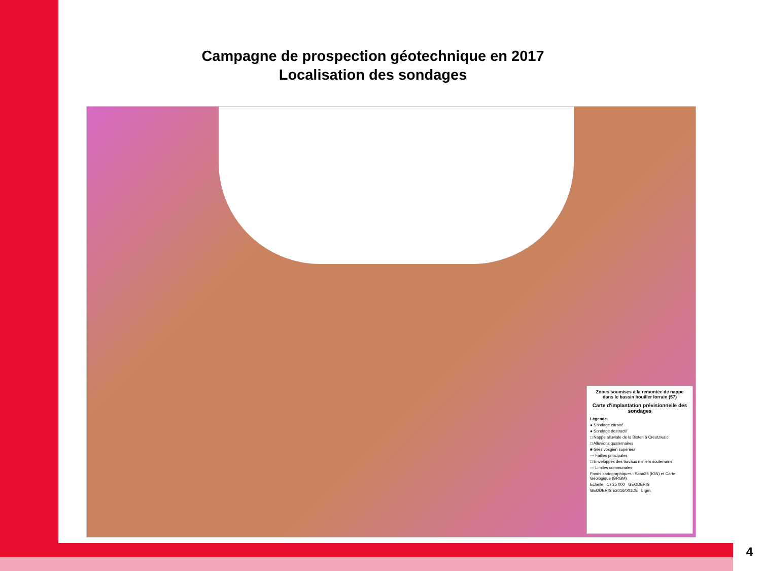Campagne de prospection géotechnique en 2017
Localisation des sondages
Zones soumises à la remontée de nappe dans le bassin houiller lorrain (57)
Carte d'implantation prévisionnelle des sondages
Légende
● Sondage carotté
● Sondage destructif
□ Nappe alluviale de la Bisten à Creutzwald
□ Alluvions quaternaires
■ Grès vosgien supérieur
— Failles principales
□ Enveloppes des travaux miniers souterrains
— Limites communales
Fonds cartographiques : Scan25 (IGN) et Carte Géologique (BRGM)
Echelle : 1 / 25 000 GEODERIS
GEODERIS E2016/001DE brgm
4